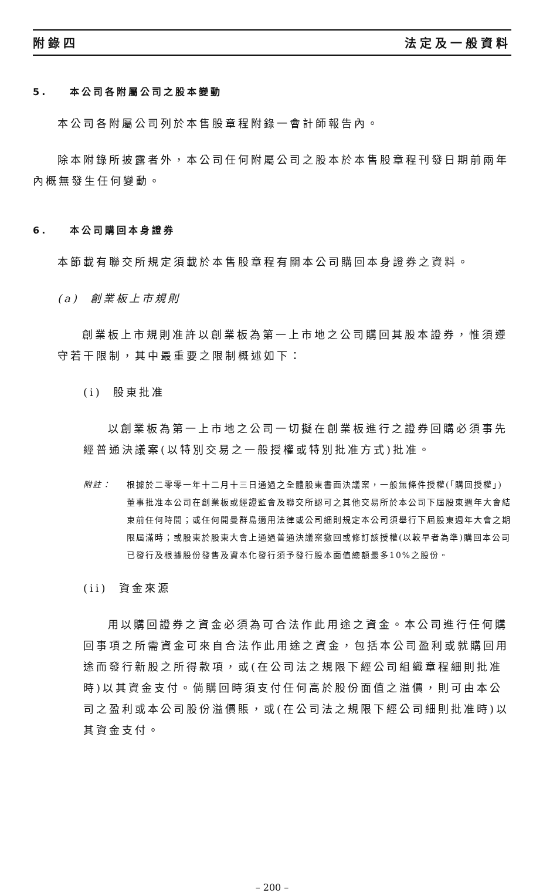附錄四 法定及一般資料
5. 本公司各附屬公司之股本變動
本公司各附屬公司列於本售股章程附錄一會計師報告內。
除本附錄所披露者外，本公司任何附屬公司之股本於本售股章程刊發日期前兩年內概無發生任何變動。
6. 本公司購回本身證券
本節載有聯交所規定須載於本售股章程有關本公司購回本身證券之資料。
(a) 創業板上市規則
創業板上市規則准許以創業板為第一上市地之公司購回其股本證券，惟須遵守若干限制，其中最重要之限制概述如下：
(i) 股東批准
以創業板為第一上市地之公司一切擬在創業板進行之證券回購必須事先經普通決議案(以特別交易之一般授權或特別批准方式)批准。
附註： 根據於二零零一年十二月十三日通過之全體股東書面決議案，一般無條件授權(「購回授權」)董事批准本公司在創業板或經證監會及聯交所認可之其他交易所於本公司下屆股東週年大會結束前任何時間；或任何開曼群島適用法律或公司細則規定本公司須舉行下屆股東週年大會之期限屆滿時；或股東於股東大會上通過普通決議案撤回或修訂該授權(以較早者為準)購回本公司已發行及根據股份發售及資本化發行須予發行股本面值總額最多10%之股份。
(ii) 資金來源
用以購回證券之資金必須為可合法作此用途之資金。本公司進行任何購回事項之所需資金可來自合法作此用途之資金，包括本公司盈利或就購回用途而發行新股之所得款項，或(在公司法之規限下經公司組織章程細則批准時)以其資金支付。倘購回時須支付任何高於股份面值之溢價，則可由本公司之盈利或本公司股份溢價賬，或(在公司法之規限下經公司細則批准時)以其資金支付。
– 200 –